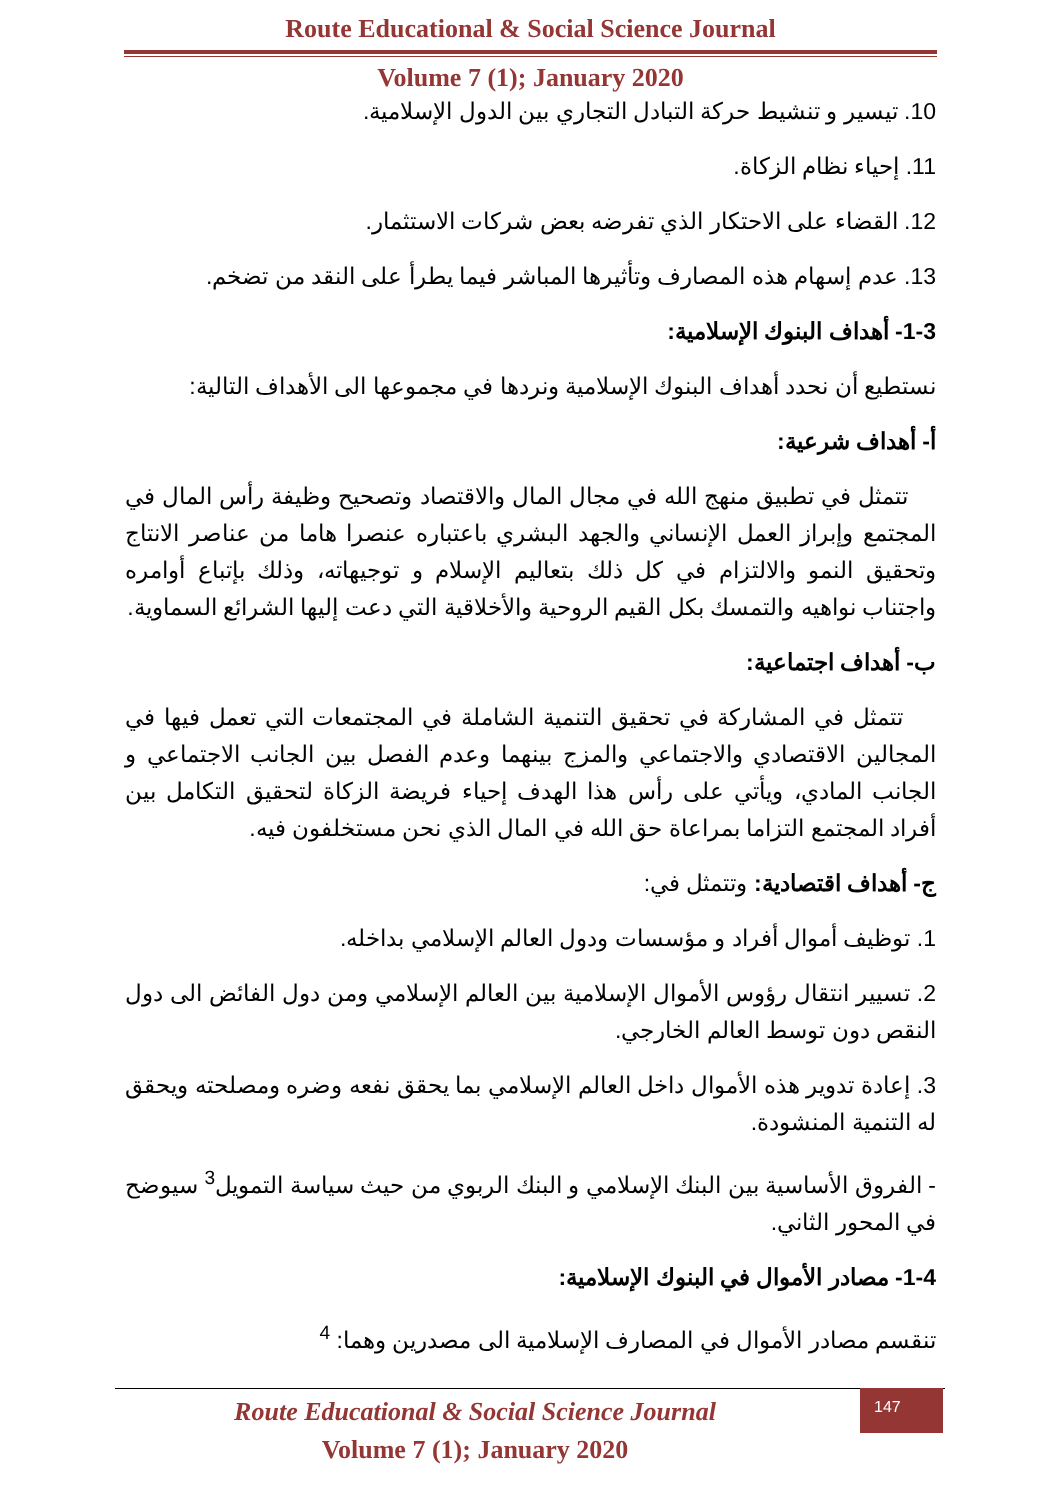Route Educational & Social Science Journal
Volume 7 (1); January 2020
10. تيسير و تنشيط حركة التبادل التجاري بين الدول الإسلامية.
11. إحياء نظام الزكاة.
12. القضاء على الاحتكار الذي تفرضه بعض شركات الاستثمار.
13. عدم إسهام هذه المصارف وتأثيرها المباشر فيما يطرأ على النقد من تضخم.
1-3- أهداف البنوك الإسلامية:
نستطيع أن نحدد أهداف البنوك الإسلامية ونردها في مجموعها الى الأهداف التالية:
أ- أهداف شرعية:
تتمثل في تطبيق منهج الله في مجال المال والاقتصاد وتصحيح وظيفة رأس المال في المجتمع وإبراز العمل الإنساني والجهد البشري باعتباره عنصرا هاما من عناصر الانتاج وتحقيق النمو والالتزام في كل ذلك بتعاليم الإسلام و توجيهاته، وذلك بإتباع أوامره واجتناب نواهيه والتمسك بكل القيم الروحية والأخلاقية التي دعت إليها الشرائع السماوية.
ب- أهداف اجتماعية:
تتمثل في المشاركة في تحقيق التنمية الشاملة في المجتمعات التي تعمل فيها في المجالين الاقتصادي والاجتماعي والمزج بينهما وعدم الفصل بين الجانب الاجتماعي و الجانب المادي، ويأتي على رأس هذا الهدف إحياء فريضة الزكاة لتحقيق التكامل بين أفراد المجتمع التزاما بمراعاة حق الله في المال الذي نحن مستخلفون فيه.
ج- أهداف اقتصادية: وتتمثل في:
1. توظيف أموال أفراد و مؤسسات ودول العالم الإسلامي بداخله.
2. تسيير انتقال رؤوس الأموال الإسلامية بين العالم الإسلامي ومن دول الفائض الى دول النقص دون توسط العالم الخارجي.
3. إعادة تدوير هذه الأموال داخل العالم الإسلامي بما يحقق نفعه وضره ومصلحته ويحقق له التنمية المنشودة.
- الفروق الأساسية بين البنك الإسلامي و البنك الربوي من حيث سياسة التمويل<sup>3</sup> سيوضح في المحور الثاني.
1-4- مصادر الأموال في البنوك الإسلامية:
تنقسم مصادر الأموال في المصارف الإسلامية الى مصدرين وهما: <sup>4</sup>
Route Educational & Social Science Journal
Volume 7 (1); January 2020
147